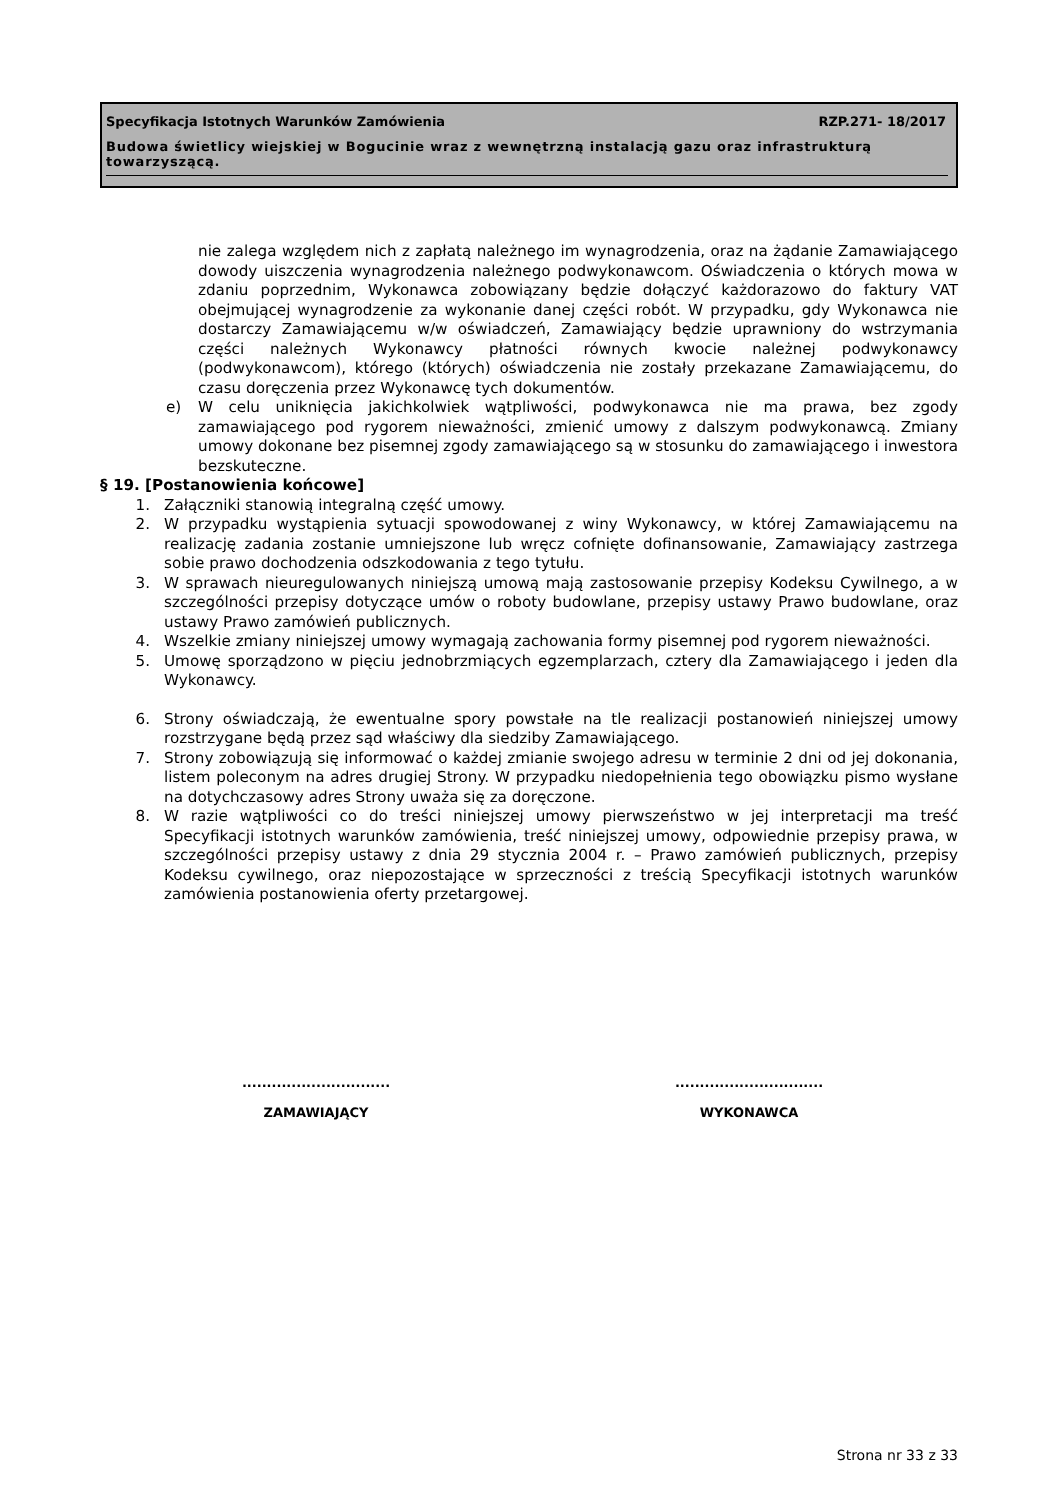Specyfikacja Istotnych Warunków Zamówienia RZP.271- 18/2017
Budowa świetlicy wiejskiej w Bogucinie wraz z wewnętrzną instalacją gazu oraz infrastrukturą towarzyszącą.
nie zalega względem nich z zapłatą należnego im wynagrodzenia, oraz na żądanie Zamawiającego dowody uiszczenia wynagrodzenia należnego podwykonawcom. Oświadczenia o których mowa w zdaniu poprzednim, Wykonawca zobowiązany będzie dołączyć każdorazowo do faktury VAT obejmującej wynagrodzenie za wykonanie danej części robót. W przypadku, gdy Wykonawca nie dostarczy Zamawiającemu w/w oświadczeń, Zamawiający będzie uprawniony do wstrzymania części należnych Wykonawcy płatności równych kwocie należnej podwykonawcy (podwykonawcom), którego (których) oświadczenia nie zostały przekazane Zamawiającemu, do czasu doręczenia przez Wykonawcę tych dokumentów.
e) W celu uniknięcia jakichkolwiek wątpliwości, podwykonawca nie ma prawa, bez zgody zamawiającego pod rygorem nieważności, zmienić umowy z dalszym podwykonawcą. Zmiany umowy dokonane bez pisemnej zgody zamawiającego są w stosunku do zamawiającego i inwestora bezskuteczne.
§ 19. [Postanowienia końcowe]
1. Załączniki stanowią integralną część umowy.
2. W przypadku wystąpienia sytuacji spowodowanej z winy Wykonawcy, w której Zamawiającemu na realizację zadania zostanie umniejszone lub wręcz cofnięte dofinansowanie, Zamawiający zastrzega sobie prawo dochodzenia odszkodowania z tego tytułu.
3. W sprawach nieuregulowanych niniejszą umową mają zastosowanie przepisy Kodeksu Cywilnego, a w szczególności przepisy dotyczące umów o roboty budowlane, przepisy ustawy Prawo budowlane, oraz ustawy Prawo zamówień publicznych.
4. Wszelkie zmiany niniejszej umowy wymagają zachowania formy pisemnej pod rygorem nieważności.
5. Umowę sporządzono w pięciu jednobrzmiących egzemplarzach, cztery dla Zamawiającego i jeden dla Wykonawcy.
6. Strony oświadczają, że ewentualne spory powstałe na tle realizacji postanowień niniejszej umowy rozstrzygane będą przez sąd właściwy dla siedziby Zamawiającego.
7. Strony zobowiązują się informować o każdej zmianie swojego adresu w terminie 2 dni od jej dokonania, listem poleconym na adres drugiej Strony. W przypadku niedopełnienia tego obowiązku pismo wysłane na dotychczasowy adres Strony uważa się za doręczone.
8. W razie wątpliwości co do treści niniejszej umowy pierwszeństwo w jej interpretacji ma treść Specyfikacji istotnych warunków zamówienia, treść niniejszej umowy, odpowiednie przepisy prawa, w szczególności przepisy ustawy z dnia 29 stycznia 2004 r. – Prawo zamówień publicznych, przepisy Kodeksu cywilnego, oraz niepozostające w sprzeczności z treścią Specyfikacji istotnych warunków zamówienia postanowienia oferty przetargowej.
..............................
ZAMAWIAJĄCY
..............................
WYKONAWCA
Strona nr 33 z 33